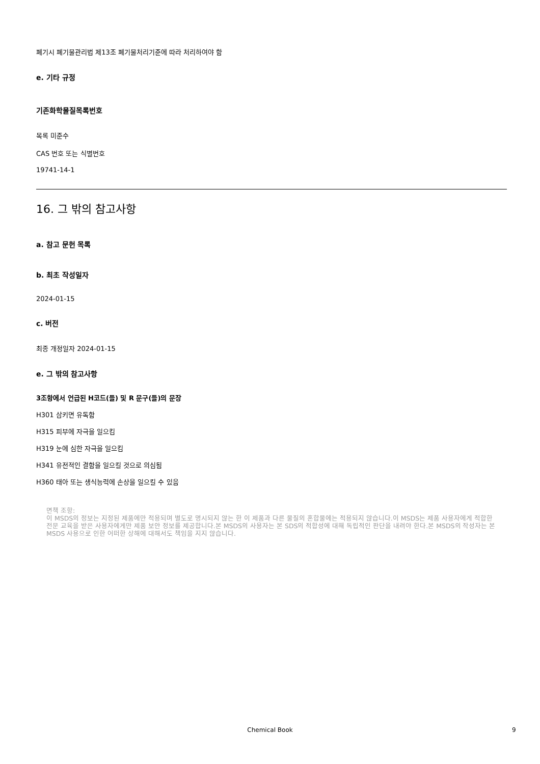폐기시 폐기물관리법 제13조 폐기물처리기준에 따라 처리하여야 함
e. 기타 규정
기존화학물질목록번호
목록 미준수
CAS 번호 또는 식별번호
19741-14-1
16. 그 밖의 참고사항
a. 참고 문헌 목록
b. 최초 작성일자
2024-01-15
c. 버전
최종 개정일자 2024-01-15
e. 그 밖의 참고사항
3조항에서 언급된 H코드(들) 및 R 문구(들)의 문장
H301 삼키면 유독함
H315 피부에 자극을 일으킴
H319 눈에 심한 자극을 일으킴
H341 유전적인 결함을 일으킬 것으로 의심됨
H360 태아 또는 생식능력에 손상을 일으킬 수 있음
면책 조항:
이 MSDS의 정보는 지정된 제품에만 적용되며 별도로 명시되지 않는 한 이 제품과 다른 물질의 혼합물에는 적용되지 않습니다.이 MSDS는 제품 사용자에게 적합한 전문 교육을 받은 사용자에게만 제품 보안 정보를 제공합니다.본 MSDS의 사용자는 본 SDS의 적합성에 대해 독립적인 판단을 내려야 한다.본 MSDS의 작성자는 본 MSDS 사용으로 인한 어떠한 상해에 대해서도 책임을 지지 않습니다.
Chemical Book 9